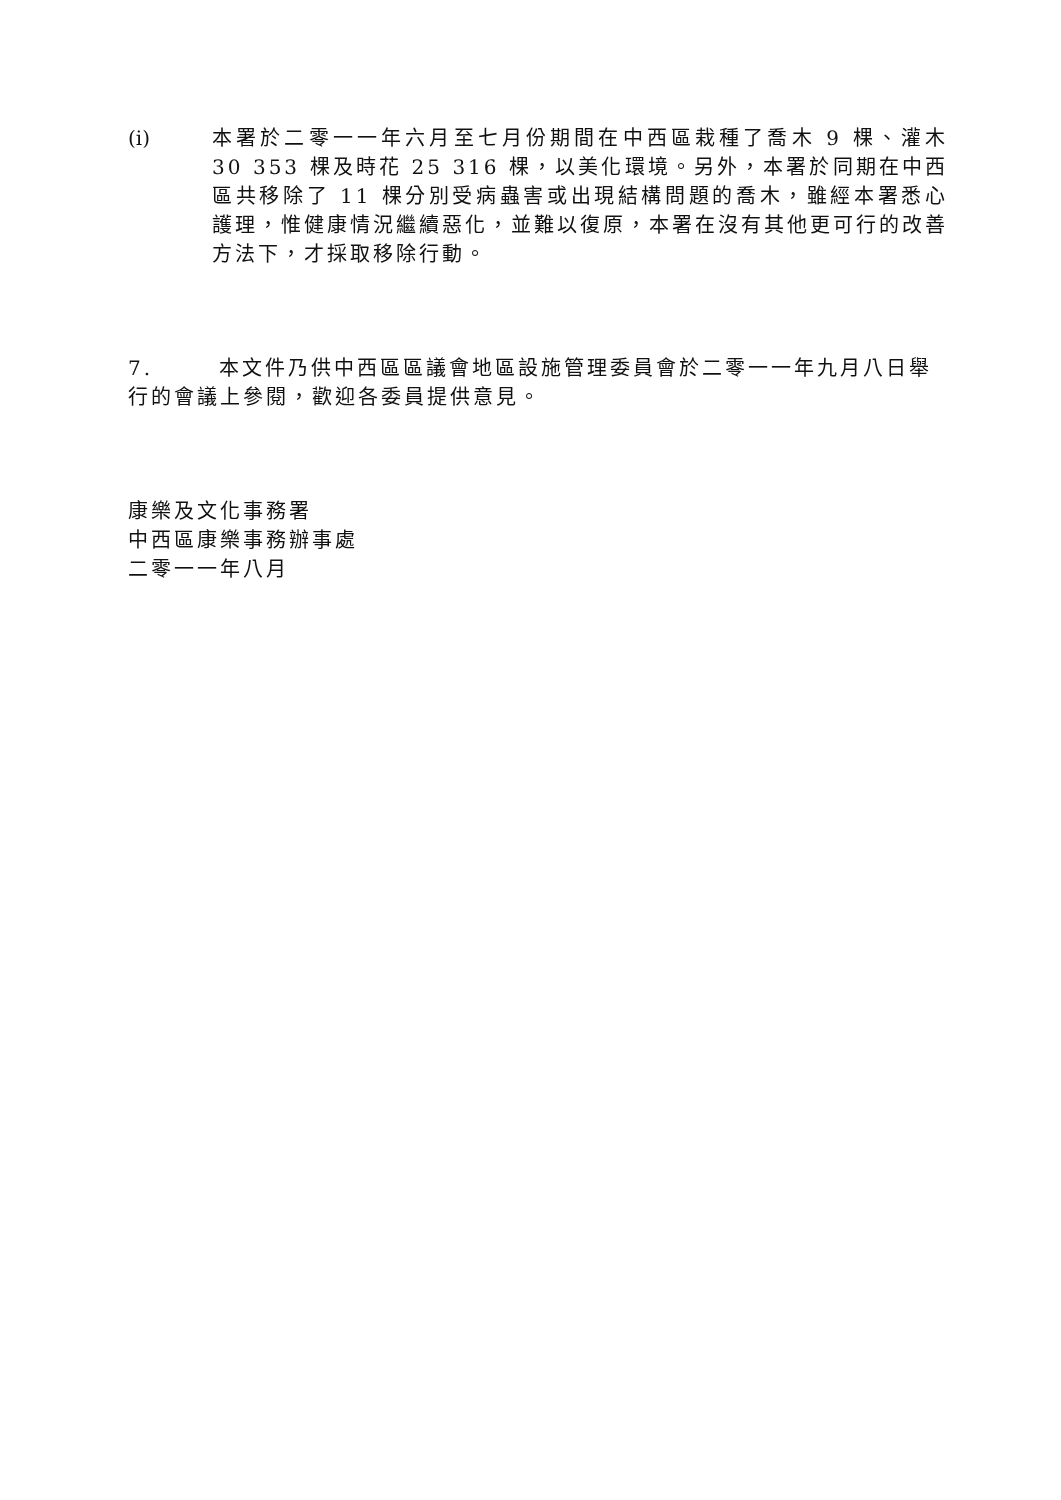(i) 本署於二零一一年六月至七月份期間在中西區栽種了喬木 9 棵、灌木 30 353 棵及時花 25 316 棵，以美化環境。另外，本署於同期在中西區共移除了 11 棵分別受病蟲害或出現結構問題的喬木，雖經本署悉心護理，惟健康情況繼續惡化，並難以復原，本署在沒有其他更可行的改善方法下，才採取移除行動。
7. 本文件乃供中西區區議會地區設施管理委員會於二零一一年九月八日舉行的會議上參閱，歡迎各委員提供意見。
康樂及文化事務署
中西區康樂事務辦事處
二零一一年八月